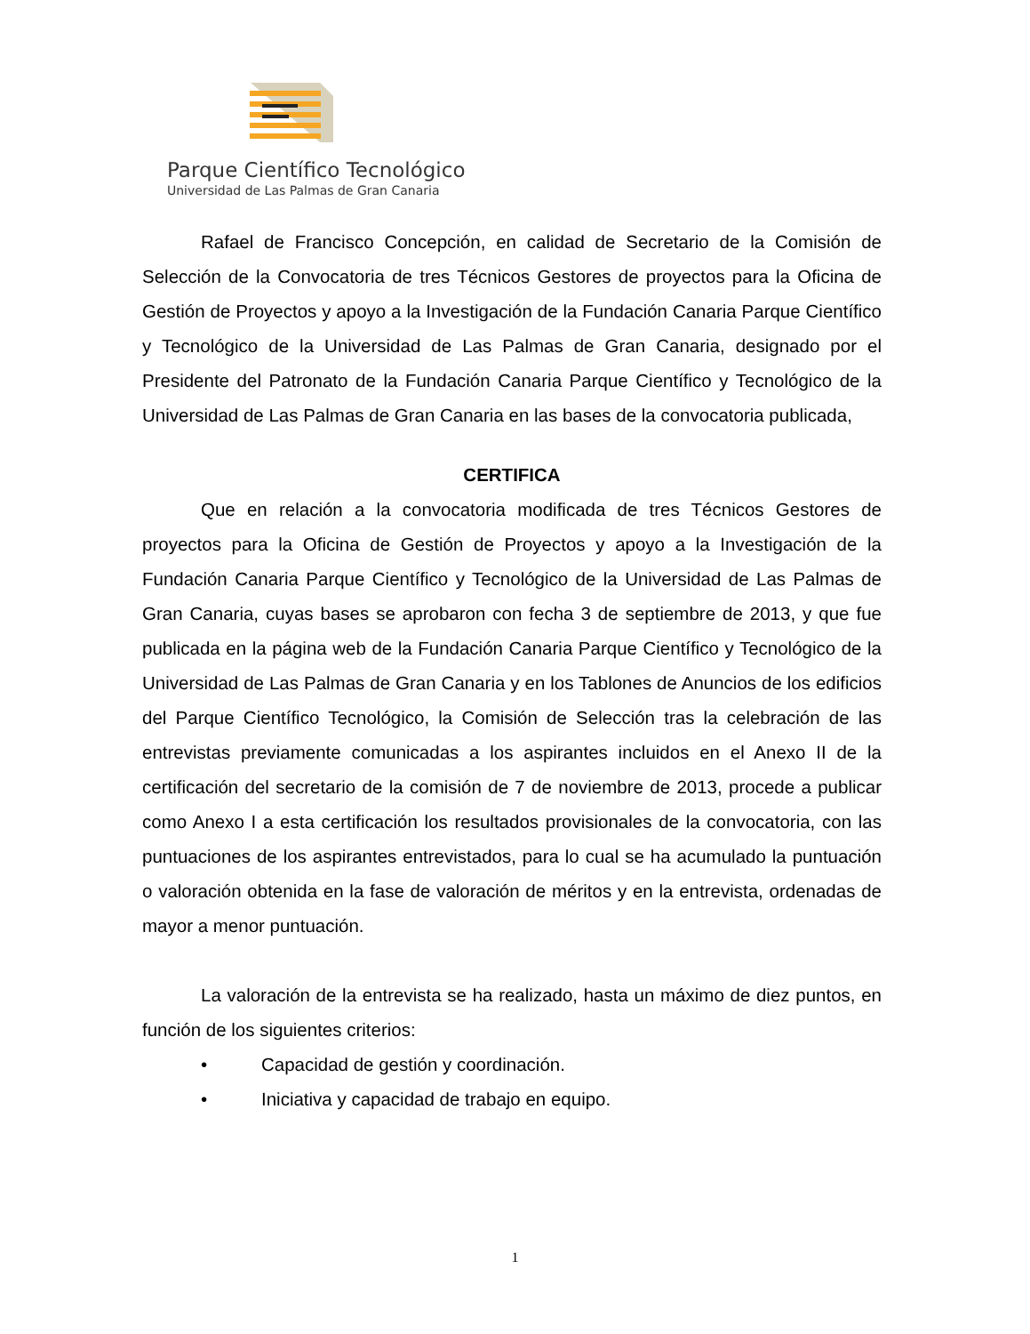Parque Científico Tecnológico
Universidad de Las Palmas de Gran Canaria
Rafael de Francisco Concepción, en calidad de Secretario de la Comisión de Selección de la Convocatoria de tres Técnicos Gestores de proyectos para la Oficina de Gestión de Proyectos y apoyo a la Investigación de la Fundación Canaria Parque Científico y Tecnológico de la Universidad de Las Palmas de Gran Canaria, designado por el Presidente del Patronato de la Fundación Canaria Parque Científico y Tecnológico de la Universidad de Las Palmas de Gran Canaria en las bases de la convocatoria publicada,
CERTIFICA
Que en relación a la convocatoria modificada de tres Técnicos Gestores de proyectos para la Oficina de Gestión de Proyectos y apoyo a la Investigación de la Fundación Canaria Parque Científico y Tecnológico de la Universidad de Las Palmas de Gran Canaria, cuyas bases se aprobaron con fecha 3 de septiembre de 2013, y que fue publicada en la página web de la Fundación Canaria Parque Científico y Tecnológico de la Universidad de Las Palmas de Gran Canaria y en los Tablones de Anuncios de los edificios del Parque Científico Tecnológico, la Comisión de Selección tras la celebración de las entrevistas previamente comunicadas a los aspirantes incluidos en el Anexo II de la certificación del secretario de la comisión de 7 de noviembre de 2013, procede a publicar como Anexo I a esta certificación los resultados provisionales de la convocatoria, con las puntuaciones de los aspirantes entrevistados, para lo cual se ha acumulado la puntuación o valoración obtenida en la fase de valoración de méritos y en la entrevista, ordenadas de mayor a menor puntuación.
La valoración de la entrevista se ha realizado, hasta un máximo de diez puntos, en función de los siguientes criterios:
• Capacidad de gestión y coordinación.
• Iniciativa y capacidad de trabajo en equipo.
1